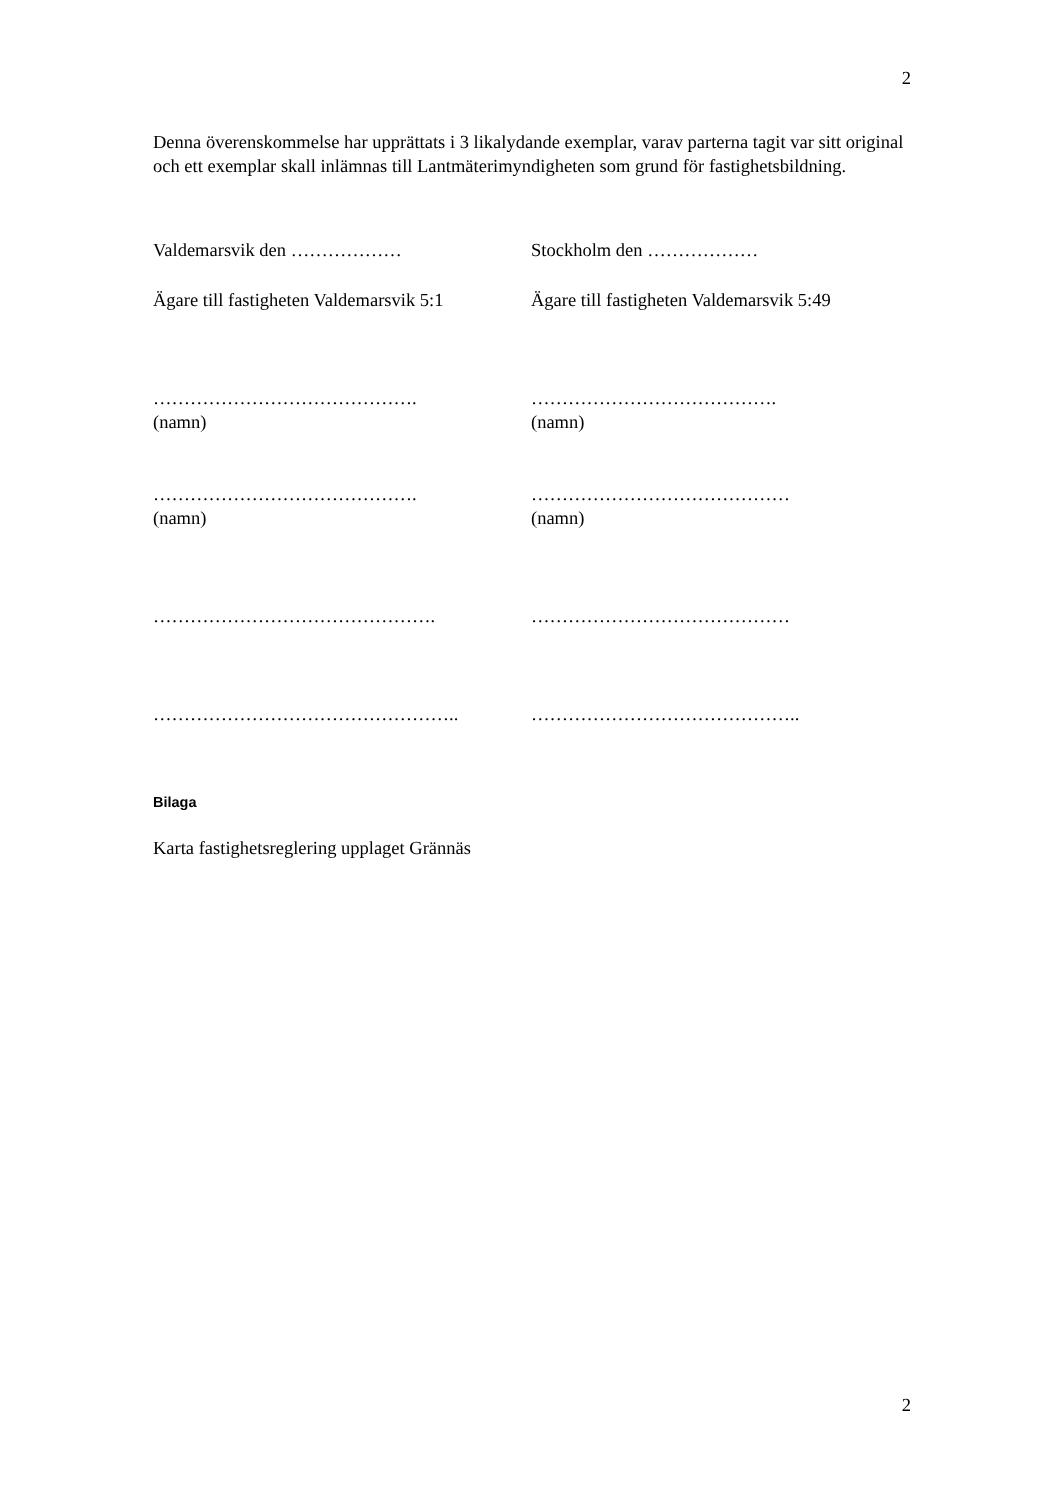2
Denna överenskommelse har upprättats i 3 likalydande exemplar, varav parterna tagit var sitt original och ett exemplar skall inlämnas till Lantmäterimyndigheten som grund för fastighetsbildning.
Valdemarsvik den ……………… Stockholm den ………………
Ägare till fastigheten Valdemarsvik 5:1
Ägare till fastigheten Valdemarsvik 5:49
…………………………………….
(namn)
………………………………….
(namn)
…………………………………….
(namn)
……………………………………
(namn)
………………………………………. ……………………………………
………………………………………….. ……………………………………..
Bilaga
Karta fastighetsreglering upplaget Grännäs
2